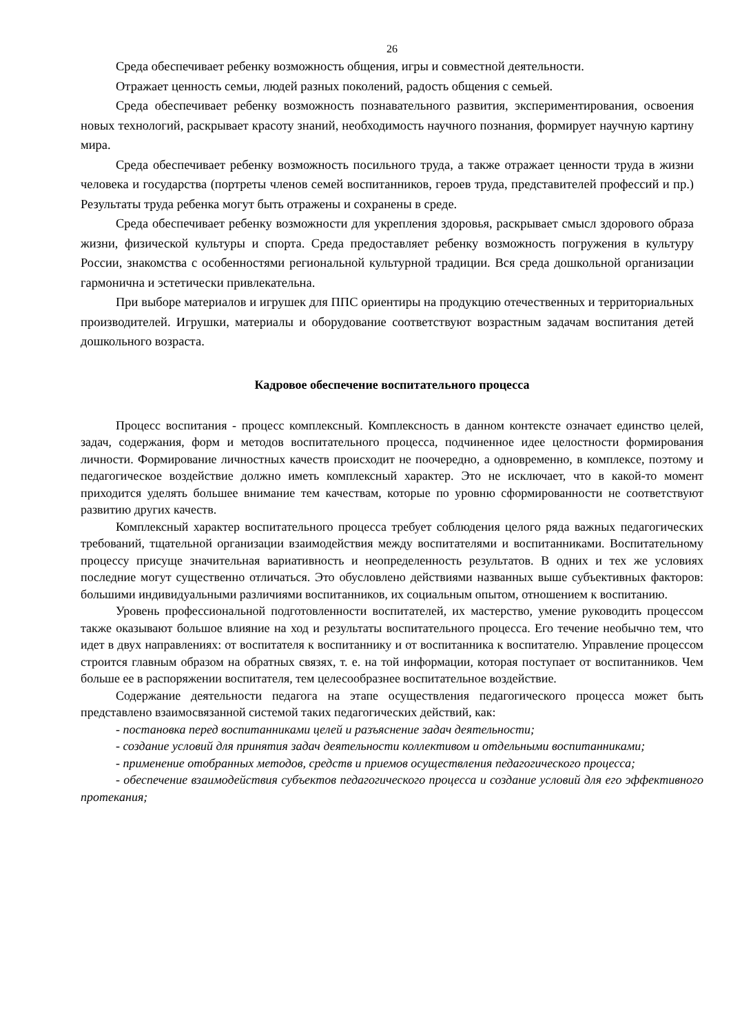26
Среда обеспечивает ребенку возможность общения, игры и совместной деятельности.
Отражает ценность семьи, людей разных поколений, радость общения с семьей.
Среда обеспечивает ребенку возможность познавательного развития, экспериментирования, освоения новых технологий, раскрывает красоту знаний, необходимость научного познания, формирует научную картину мира.
Среда обеспечивает ребенку возможность посильного труда, а также отражает ценности труда в жизни человека и государства (портреты членов семей воспитанников, героев труда, представителей профессий и пр.) Результаты труда ребенка могут быть отражены и сохранены в среде.
Среда обеспечивает ребенку возможности для укрепления здоровья, раскрывает смысл здорового образа жизни, физической культуры и спорта. Среда предоставляет ребенку возможность погружения в культуру России, знакомства с особенностями региональной культурной традиции. Вся среда дошкольной организации гармонична и эстетически привлекательна.
При выборе материалов и игрушек для ППС ориентиры на продукцию отечественных и территориальных производителей. Игрушки, материалы и оборудование соответствуют возрастным задачам воспитания детей дошкольного возраста.
Кадровое обеспечение воспитательного процесса
Процесс воспитания - процесс комплексный. Комплексность в данном контексте означает единство целей, задач, содержания, форм и методов воспитательного процесса, подчиненное идее целостности формирования личности. Формирование личностных качеств происходит не поочередно, а одновременно, в комплексе, поэтому и педагогическое воздействие должно иметь комплексный характер. Это не исключает, что в какой-то момент приходится уделять большее внимание тем качествам, которые по уровню сформированности не соответствуют развитию других качеств.
Комплексный характер воспитательного процесса требует соблюдения целого ряда важных педагогических требований, тщательной организации взаимодействия между воспитателями и воспитанниками. Воспитательному процессу присуще значительная вариативность и неопределенность результатов. В одних и тех же условиях последние могут существенно отличаться. Это обусловлено действиями названных выше субъективных факторов: большими индивидуальными различиями воспитанников, их социальным опытом, отношением к воспитанию.
Уровень профессиональной подготовленности воспитателей, их мастерство, умение руководить процессом также оказывают большое влияние на ход и результаты воспитательного процесса. Его течение необычно тем, что идет в двух направлениях: от воспитателя к воспитаннику и от воспитанника к воспитателю. Управление процессом строится главным образом на обратных связях, т. е. на той информации, которая поступает от воспитанников. Чем больше ее в распоряжении воспитателя, тем целесообразнее воспитательное воздействие.
Содержание деятельности педагога на этапе осуществления педагогического процесса может быть представлено взаимосвязанной системой таких педагогических действий, как:
- постановка перед воспитанниками целей и разъяснение задач деятельности;
- создание условий для принятия задач деятельности коллективом и отдельными воспитанниками;
- применение отобранных методов, средств и приемов осуществления педагогического процесса;
- обеспечение взаимодействия субъектов педагогического процесса и создание условий для его эффективного протекания;